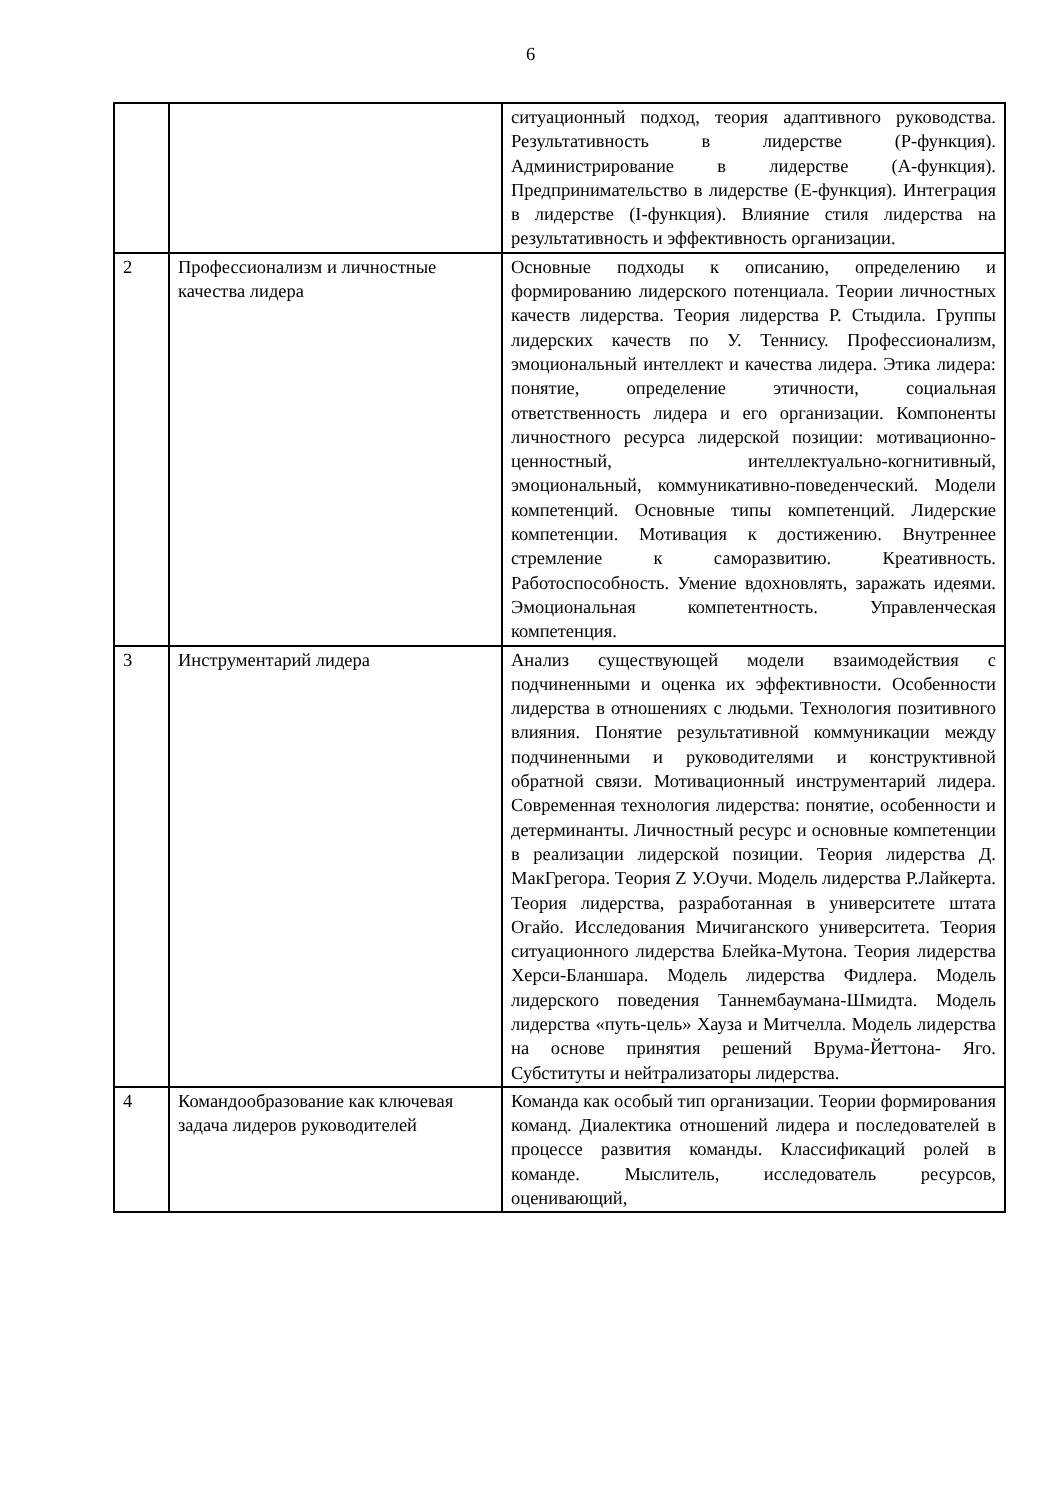6
| | | ситуационный подход, теория адаптивного руководства. Результативность в лидерстве (Р-функция). Администрирование в лидерстве (А-функция). Предпринимательство в лидерстве (Е-функция). Интеграция в лидерстве (I-функция). Влияние стиля лидерства на результативность и эффективность организации. |
| 2 | Профессионализм и личностные качества лидера | Основные подходы к описанию, определению и формированию лидерского потенциала. Теории личностных качеств лидерства. Теория лидерства Р. Стыдила. Группы лидерских качеств по У. Теннису. Профессионализм, эмоциональный интеллект и качества лидера. Этика лидера: понятие, определение этичности, социальная ответственность лидера и его организации. Компоненты личностного ресурса лидерской позиции: мотивационно- ценностный, интеллектуально-когнитивный, эмоциональный, коммуникативно-поведенческий. Модели компетенций. Основные типы компетенций. Лидерские компетенции. Мотивация к достижению. Внутреннее стремление к саморазвитию. Креативность. Работоспособность. Умение вдохновлять, заражать идеями. Эмоциональная компетентность. Управленческая компетенция. |
| 3 | Инструментарий лидера | Анализ существующей модели взаимодействия с подчиненными и оценка их эффективности. Особенности лидерства в отношениях с людьми. Технология позитивного влияния. Понятие результативной коммуникации между подчиненными и руководителями и конструктивной обратной связи. Мотивационный инструментарий лидера. Современная технология лидерства: понятие, особенности и детерминанты. Личностный ресурс и основные компетенции в реализации лидерской позиции. Теория лидерства Д. МакГрегора. Теория Z У.Оучи. Модель лидерства Р.Лайкерта. Теория лидерства, разработанная в университете штата Огайо. Исследования Мичиганского университета. Теория ситуационного лидерства Блейка-Мутона. Теория лидерства Херси-Бланшара. Модель лидерства Фидлера. Модель лидерского поведения Таннембаумана-Шмидта. Модель лидерства «путь-цель» Хауза и Митчелла. Модель лидерства на основе принятия решений Врума-Йеттона- Яго. Субституты и нейтрализаторы лидерства. |
| 4 | Командообразование как ключевая задача лидеров руководителей | Команда как особый тип организации. Теории формирования команд. Диалектика отношений лидера и последователей в процессе развития команды. Классификаций ролей в команде. Мыслитель, исследователь ресурсов, оценивающий, |